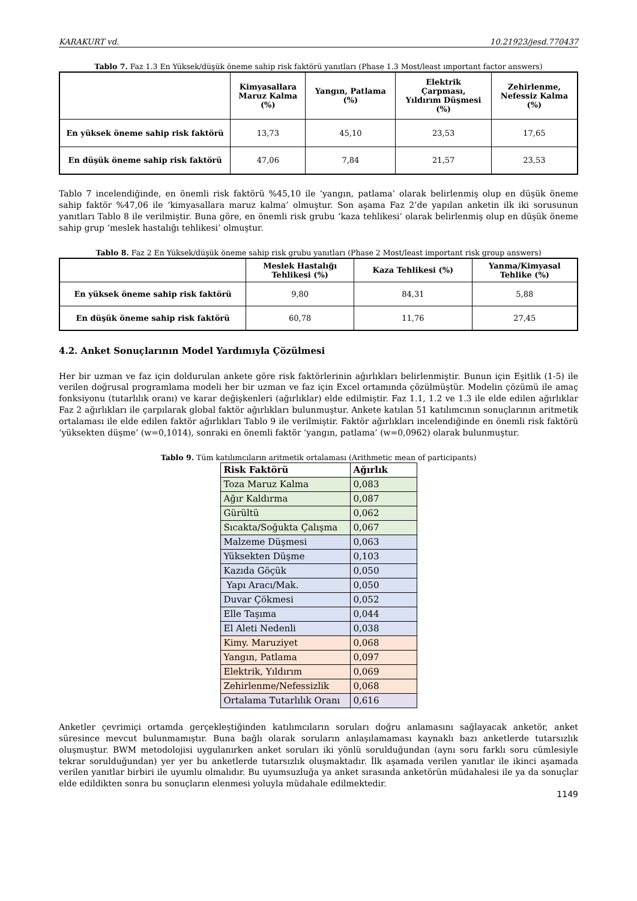KARAKURT vd. 10.21923/jesd.770437
Tablo 7. Faz 1.3 En Yüksek/düşük öneme sahip risk faktörü yanıtları (Phase 1.3 Most/least ımportant factor answers)
| | Kimyasallara Maruz Kalma (%) | Yangın, Patlama (%) | Elektrik Çarpması, Yıldırım Düşmesi (%) | Zehirlenme, Nefessiz Kalma (%) |
| --- | --- | --- | --- | --- |
| En yüksek öneme sahip risk faktörü | 13,73 | 45,10 | 23,53 | 17,65 |
| En düşük öneme sahip risk faktörü | 47,06 | 7,84 | 21,57 | 23,53 |
Tablo 7 incelendiğinde, en önemli risk faktörü %45,10 ile ‘yangın, patlama’ olarak belirlenmiş olup en düşük öneme sahip faktör %47,06 ile ‘kimyasallara maruz kalma’ olmuştur. Son aşama Faz 2’de yapılan anketin ilk iki sorusunun yanıtları Tablo 8 ile verilmiştir. Buna göre, en önemli risk grubu ‘kaza tehlikesi’ olarak belirlenmiş olup en düşük öneme sahip grup ‘meslek hastalığı tehlikesi’ olmuştur.
Tablo 8. Faz 2 En Yüksek/düşük öneme sahip risk grubu yanıtları (Phase 2 Most/least important risk group answers)
| | Meslek Hastalığı Tehlikesi (%) | Kaza Tehlikesi (%) | Yanma/Kimyasal Tehlike (%) |
| --- | --- | --- | --- |
| En yüksek öneme sahip risk faktörü | 9,80 | 84,31 | 5,88 |
| En düşük öneme sahip risk faktörü | 60,78 | 11,76 | 27,45 |
4.2. Anket Sonuçlarının Model Yardımıyla Çözülmesi
Her bir uzman ve faz için doldurulan ankete göre risk faktörlerinin ağırlıkları belirlenmiştir. Bunun için Eşitlik (1-5) ile verilen doğrusal programlama modeli her bir uzman ve faz için Excel ortamında çözülmüştür. Modelin çözümü ile amaç fonksiyonu (tutarlılık oranı) ve karar değişkenleri (ağırlıklar) elde edilmiştir. Faz 1.1, 1.2 ve 1.3 ile elde edilen ağırlıklar Faz 2 ağırlıkları ile çarpılarak global faktör ağırlıkları bulunmuştur. Ankete katılan 51 katılımcının sonuçlarının aritmetik ortalaması ile elde edilen faktör ağırlıkları Tablo 9 ile verilmiştir. Faktör ağırlıkları incelendiğinde en önemli risk faktörü ‘yüksekten düşme’ (w=0,1014), sonraki en önemli faktör ‘yangın, patlama’ (w=0,0962) olarak bulunmuştur.
Tablo 9. Tüm katılımcıların aritmetik ortalaması (Arithmetic mean of participants)
| Risk Faktörü | Ağırlık |
| --- | --- |
| Toza Maruz Kalma | 0,083 |
| Ağır Kaldırma | 0,087 |
| Gürültü | 0,062 |
| Sıcakta/Soğukta Çalışma | 0,067 |
| Malzeme Düşmesi | 0,063 |
| Yüksekten Düşme | 0,103 |
| Kazıda Göçük | 0,050 |
| Yapı Aracı/Mak. | 0,050 |
| Duvar Çökmesi | 0,052 |
| Elle Taşıma | 0,044 |
| El Aleti Nedenli | 0,038 |
| Kimy. Maruziyet | 0,068 |
| Yangın, Patlama | 0,097 |
| Elektrik, Yıldırım | 0,069 |
| Zehirlenme/Nefessizlik | 0,068 |
| Ortalama Tutarlılık Oranı | 0,616 |
Anketler çevrimiçi ortamda gerçekleştiğinden katılımcıların soruları doğru anlamasını sağlayacak anketör, anket süresince mevcut bulunmamıştır. Buna bağlı olarak soruların anlaşılamaması kaynaklı bazı anketlerde tutarsızlık oluşmuştur. BWM metodolojisi uygulanırken anket soruları iki yönlü sorulduğundan (aynı soru farklı soru cümlesiyle tekrar sorulduğundan) yer yer bu anketlerde tutarsızlık oluşmaktadır. İlk aşamada verilen yanıtlar ile ikinci aşamada verilen yanıtlar birbiri ile uyumlu olmalıdır. Bu uyumsuzluğa ya anket sırasında anketörün müdahalesi ile ya da sonuçlar elde edildikten sonra bu sonuçların elenmesi yoluyla müdahale edilmektedir.
1149